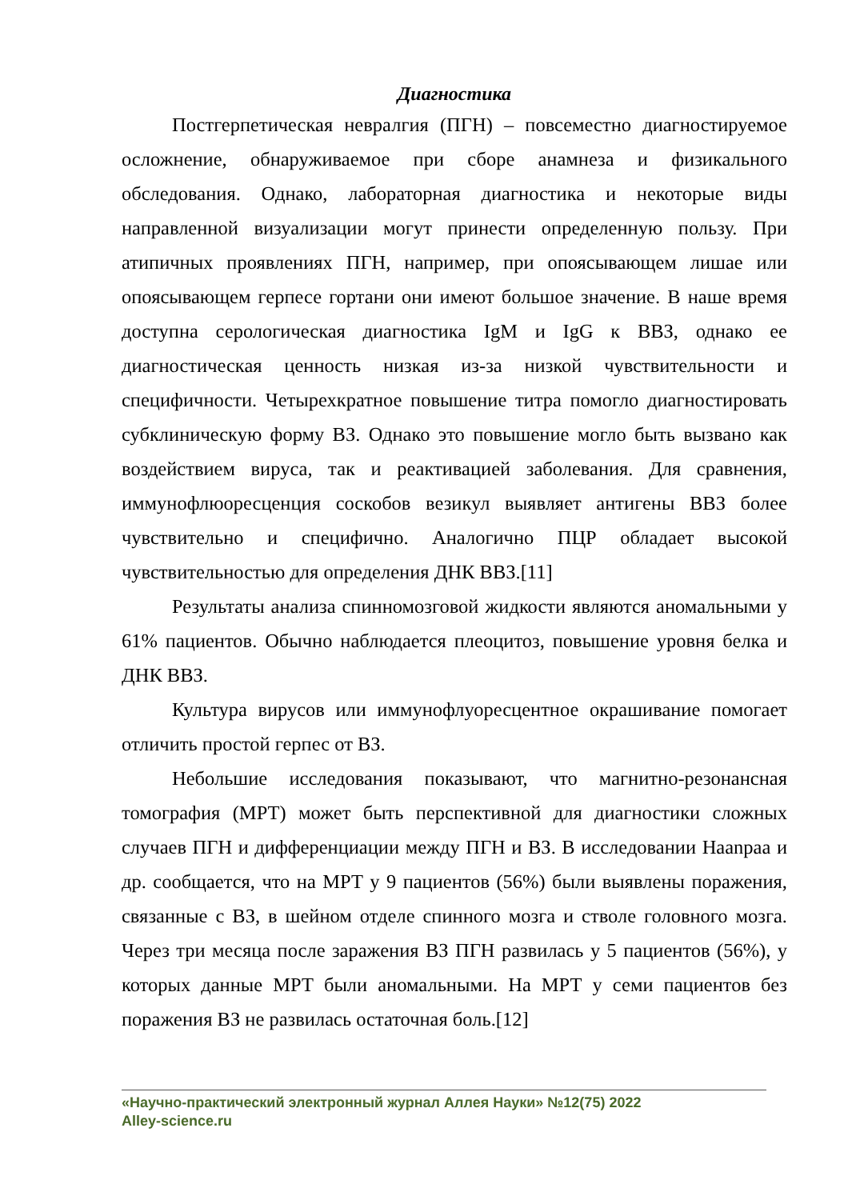Диагностика
Постгерпетическая невралгия (ПГН) – повсеместно диагностируемое осложнение, обнаруживаемое при сборе анамнеза и физикального обследования. Однако, лабораторная диагностика и некоторые виды направленной визуализации могут принести определенную пользу. При атипичных проявлениях ПГН, например, при опоясывающем лишае или опоясывающем герпесе гортани они имеют большое значение. В наше время доступна серологическая диагностика IgM и IgG к ВВЗ, однако ее диагностическая ценность низкая из-за низкой чувствительности и специфичности. Четырехкратное повышение титра помогло диагностировать субклиническую форму ВЗ. Однако это повышение могло быть вызвано как воздействием вируса, так и реактивацией заболевания. Для сравнения, иммунофлюоресценция соскобов везикул выявляет антигены ВВЗ более чувствительно и специфично. Аналогично ПЦР обладает высокой чувствительностью для определения ДНК ВВЗ.[11]
Результаты анализа спинномозговой жидкости являются аномальными у 61% пациентов. Обычно наблюдается плеоцитоз, повышение уровня белка и ДНК ВВЗ.
Культура вирусов или иммунофлуоресцентное окрашивание помогает отличить простой герпес от ВЗ.
Небольшие исследования показывают, что магнитно-резонансная томография (МРТ) может быть перспективной для диагностики сложных случаев ПГН и дифференциации между ПГН и ВЗ. В исследовании Haanpaa и др. сообщается, что на МРТ у 9 пациентов (56%) были выявлены поражения, связанные с ВЗ, в шейном отделе спинного мозга и стволе головного мозга. Через три месяца после заражения ВЗ ПГН развилась у 5 пациентов (56%), у которых данные МРТ были аномальными. На МРТ у семи пациентов без поражения ВЗ не развилась остаточная боль.[12]
«Научно-практический электронный журнал Аллея Науки» №12(75) 2022
Alley-science.ru